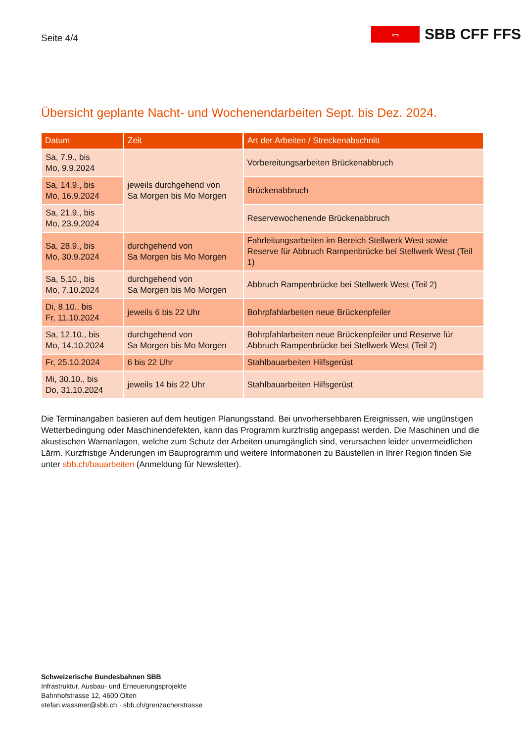Seite 4/4
⇔
SBB CFF FFS
Übersicht geplante Nacht- und Wochenendarbeiten Sept. bis Dez. 2024.
| Datum | Zeit | Art der Arbeiten / Streckenabschnitt |
| --- | --- | --- |
| Sa, 7.9., bis Mo, 9.9.2024 | jeweils durchgehend von Sa Morgen bis Mo Morgen | Vorbereitungsarbeiten Brückenabbruch |
| Sa, 14.9., bis Mo, 16.9.2024 | | Brückenabbruch |
| Sa, 21.9., bis Mo, 23.9.2024 | | Reservewochenende Brückenabbruch |
| Sa, 28.9., bis Mo, 30.9.2024 | durchgehend von Sa Morgen bis Mo Morgen | Fahrleitungsarbeiten im Bereich Stellwerk West sowie Reserve für Abbruch Rampenbrücke bei Stellwerk West (Teil 1) |
| Sa, 5.10., bis Mo, 7.10.2024 | durchgehend von Sa Morgen bis Mo Morgen | Abbruch Rampenbrücke bei Stellwerk West (Teil 2) |
| Di, 8.10., bis Fr, 11.10.2024 | jeweils 6 bis 22 Uhr | Bohrpfahlarbeiten neue Brückenpfeiler |
| Sa, 12.10., bis Mo, 14.10.2024 | durchgehend von Sa Morgen bis Mo Morgen | Bohrpfahlarbeiten neue Brückenpfeiler und Reserve für Abbruch Rampenbrücke bei Stellwerk West (Teil 2) |
| Fr, 25.10.2024 | 6 bis 22 Uhr | Stahlbauarbeiten Hilfsgerüst |
| Mi, 30.10., bis Do, 31.10.2024 | jeweils 14 bis 22 Uhr | Stahlbauarbeiten Hilfsgerüst |
Die Terminangaben basieren auf dem heutigen Planungsstand. Bei unvorhersehbaren Ereignissen, wie ungünstigen Wetterbedingung oder Maschinendefekten, kann das Programm kurzfristig angepasst werden. Die Maschinen und die akustischen Warnanlagen, welche zum Schutz der Arbeiten unumgänglich sind, verursachen leider unvermeidlichen Lärm. Kurzfristige Änderungen im Bauprogramm und weitere Informationen zu Baustellen in Ihrer Region finden Sie unter sbb.ch/bauarbeiten (Anmeldung für Newsletter).
Schweizerische Bundesbahnen SBB
Infrastruktur, Ausbau- und Erneuerungsprojekte
Bahnhofstrasse 12, 4600 Olten
stefan.wassmer@sbb.ch · sbb.ch/grenzacherstrasse